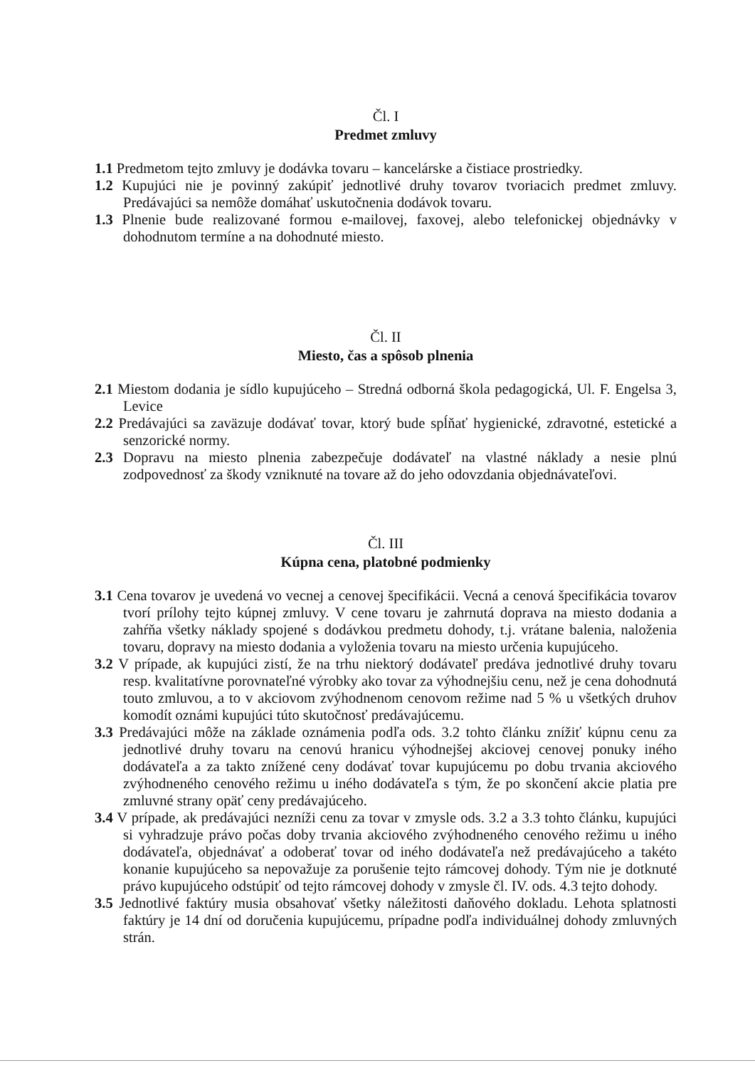Čl. I
Predmet zmluvy
1.1 Predmetom tejto zmluvy je dodávka tovaru – kancelárske a čistiace prostriedky.
1.2 Kupujúci nie je povinný zakúpiť jednotlivé druhy tovarov tvoriacich predmet zmluvy. Predávajúci sa nemôže domáhať uskutočnenia dodávok tovaru.
1.3 Plnenie bude realizované formou e-mailovej, faxovej, alebo telefonickej objednávky v dohodnutom termíne a na dohodnuté miesto.
Čl. II
Miesto, čas a spôsob plnenia
2.1 Miestom dodania je sídlo kupujúceho – Stredná odborná škola pedagogická, Ul. F. Engelsa 3, Levice
2.2 Predávajúci sa zaväzuje dodávať tovar, ktorý bude spĺňať hygienické, zdravotné, estetické a senzorické normy.
2.3 Dopravu na miesto plnenia zabezpečuje dodávateľ na vlastné náklady a nesie plnú zodpovednosť za škody vzniknuté na tovare až do jeho odovzdania objednávateľovi.
Čl. III
Kúpna cena, platobné podmienky
3.1 Cena tovarov je uvedená vo vecnej a cenovej špecifikácii. Vecná a cenová špecifikácia tovarov tvorí prílohy tejto kúpnej zmluvy. V cene tovaru je zahrnutá doprava na miesto dodania a zahŕňa všetky náklady spojené s dodávkou predmetu dohody, t.j. vrátane balenia, naloženia tovaru, dopravy na miesto dodania a vyloženia tovaru na miesto určenia kupujúceho.
3.2 V prípade, ak kupujúci zistí, že na trhu niektorý dodávateľ predáva jednotlivé druhy tovaru resp. kvalitatívne porovnateľné výrobky ako tovar za výhodnejšiu cenu, než je cena dohodnutá touto zmluvou, a to v akciovom zvýhodnenom cenovom režime nad 5 % u všetkých druhov komodít oznámi kupujúci túto skutočnosť predávajúcemu.
3.3 Predávajúci môže na základe oznámenia podľa ods. 3.2 tohto článku znížiť kúpnu cenu za jednotlivé druhy tovaru na cenovú hranicu výhodnejšej akciovej cenovej ponuky iného dodávateľa a za takto znížené ceny dodávať tovar kupujúcemu po dobu trvania akciového zvýhodneného cenového režimu u iného dodávateľa s tým, že po skončení akcie platia pre zmluvné strany opäť ceny predávajúceho.
3.4 V prípade, ak predávajúci nezníži cenu za tovar v zmysle ods. 3.2 a 3.3 tohto článku, kupujúci si vyhradzuje právo počas doby trvania akciového zvýhodneného cenového režimu u iného dodávateľa, objednávať a odoberať tovar od iného dodávateľa než predávajúceho a takéto konanie kupujúceho sa nepovažuje za porušenie tejto rámcovej dohody. Tým nie je dotknuté právo kupujúceho odstúpiť od tejto rámcovej dohody v zmysle čl. IV. ods. 4.3 tejto dohody.
3.5 Jednotlivé faktúry musia obsahovať všetky náležitosti daňového dokladu. Lehota splatnosti faktúry je 14 dní od doručenia kupujúcemu, prípadne podľa individuálnej dohody zmluvných strán.